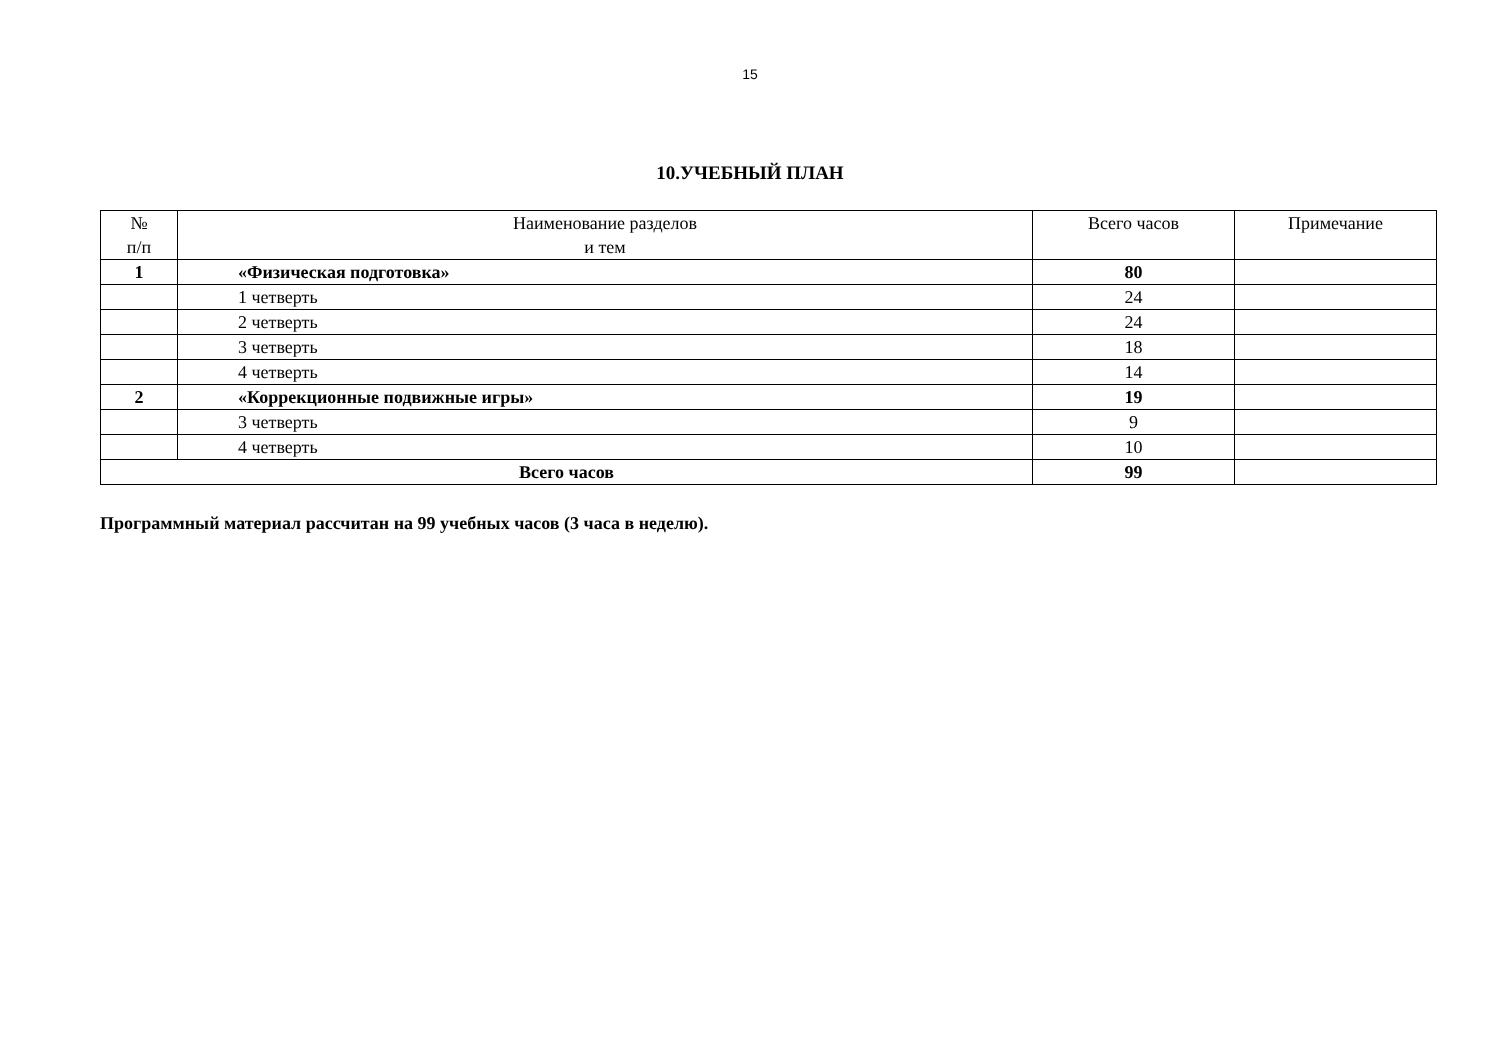15
10.УЧЕБНЫЙ ПЛАН
| № п/п | Наименование разделов и тем | Всего часов | Примечание |
| --- | --- | --- | --- |
| 1 | «Физическая подготовка» | 80 | |
| | 1 четверть | 24 | |
| | 2 четверть | 24 | |
| | 3 четверть | 18 | |
| | 4 четверть | 14 | |
| 2 | «Коррекционные подвижные игры» | 19 | |
| | 3 четверть | 9 | |
| | 4 четверть | 10 | |
| Всего часов | | 99 | |
Программный материал рассчитан на 99 учебных часов (3 часа в неделю).